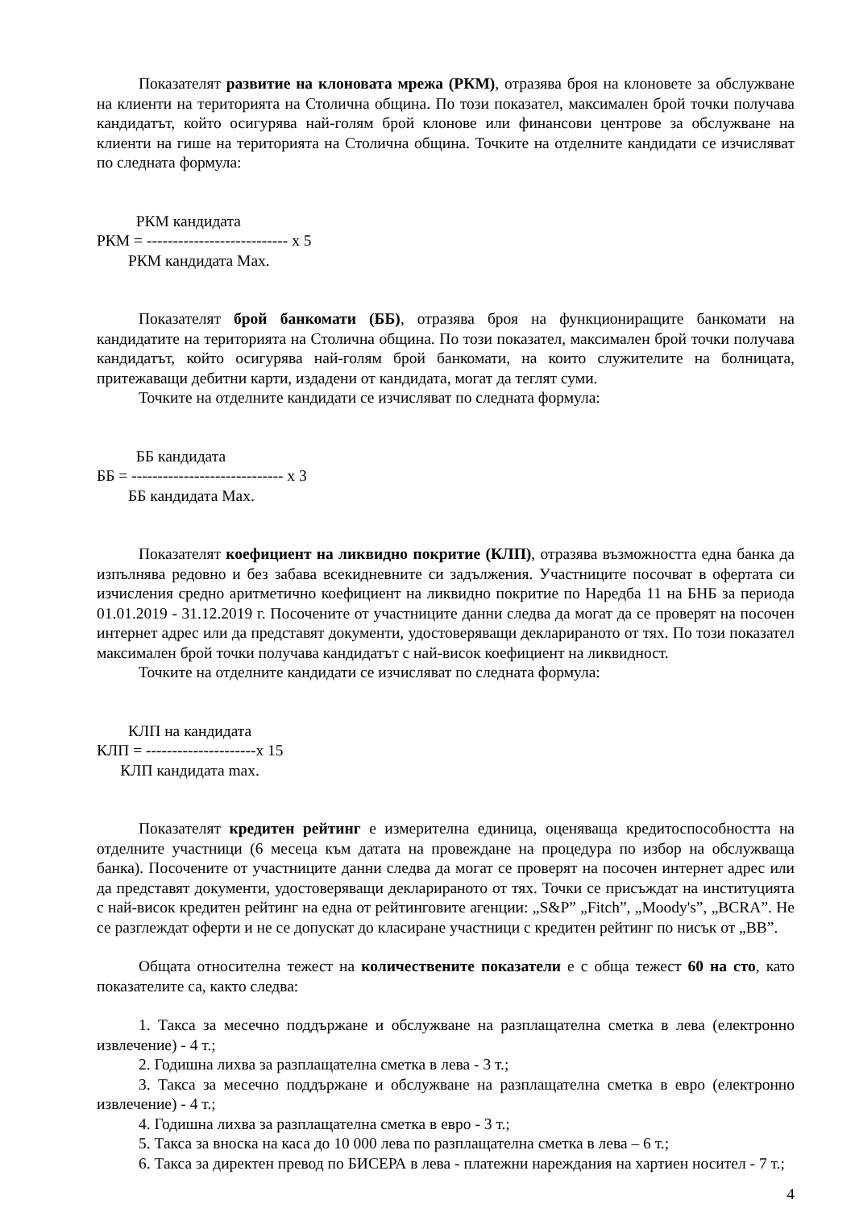Показателят развитие на клоновата мрежа (РКМ), отразява броя на клоновете за обслужване на клиенти на територията на Столична община. По този показател, максимален брой точки получава кандидатът, който осигурява най-голям брой клонове или финансови центрове за обслужване на клиенти на гише на територията на Столична община. Точките на отделните кандидати се изчисляват по следната формула:
РКМ кандидата
РКМ = --------------------------- х 5
РКМ кандидата Мах.
Показателят брой банкомати (ББ), отразява броя на функциониращите банкомати на кандидатите на територията на Столична община. По този показател, максимален брой точки получава кандидатът, който осигурява най-голям брой банкомати, на които служителите на болницата, притежаващи дебитни карти, издадени от кандидата, могат да теглят суми.
Точките на отделните кандидати се изчисляват по следната формула:
ББ кандидата
ББ = ----------------------------- х 3
ББ кандидата Мах.
Показателят коефициент на ликвидно покритие (КЛП), отразява възможността една банка да изпълнява редовно и без забава всекидневните си задължения. Участниците посочват в офертата си изчисления средно аритметично коефициент на ликвидно покритие по Наредба 11 на БНБ за периода 01.01.2019 - 31.12.2019 г. Посочените от участниците данни следва да могат да се проверят на посочен интернет адрес или да представят документи, удостоверяващи декларираното от тях. По този показател максимален брой точки получава кандидатът с най-висок коефициент на ликвидност.
Точките на отделните кандидати се изчисляват по следната формула:
КЛП на кандидата
КЛП = ---------------------х 15
КЛП кандидата max.
Показателят кредитен рейтинг е измерителна единица, оценяваща кредитоспособността на отделните участници (6 месеца към датата на провеждане на процедура по избор на обслужваща банка). Посочените от участниците данни следва да могат се проверят на посочен интернет адрес или да представят документи, удостоверяващи декларираното от тях. Точки се присъждат на институцията с най-висок кредитен рейтинг на една от рейтинговите агенции: „S&P” „Fitch”, „Moody's”, „BCRA”. Не се разглеждат оферти и не се допускат до класиране участници с кредитен рейтинг по нисък от „ВВ”.
Общата относителна тежест на количествените показатели е с обща тежест 60 на сто, като показателите са, както следва:
1. Такса за месечно поддържане и обслужване на разплащателна сметка в лева (електронно извлечение) - 4 т.;
2. Годишна лихва за разплащателна сметка в лева - 3 т.;
3. Такса за месечно поддържане и обслужване на разплащателна сметка в евро (електронно извлечение) - 4 т.;
4. Годишна лихва за разплащателна сметка в евро - 3 т.;
5. Такса за вноска на каса до 10 000 лева по разплащателна сметка в лева – 6 т.;
6. Такса за директен превод по БИСЕРА в лева - платежни нареждания на хартиен носител - 7 т.;
4